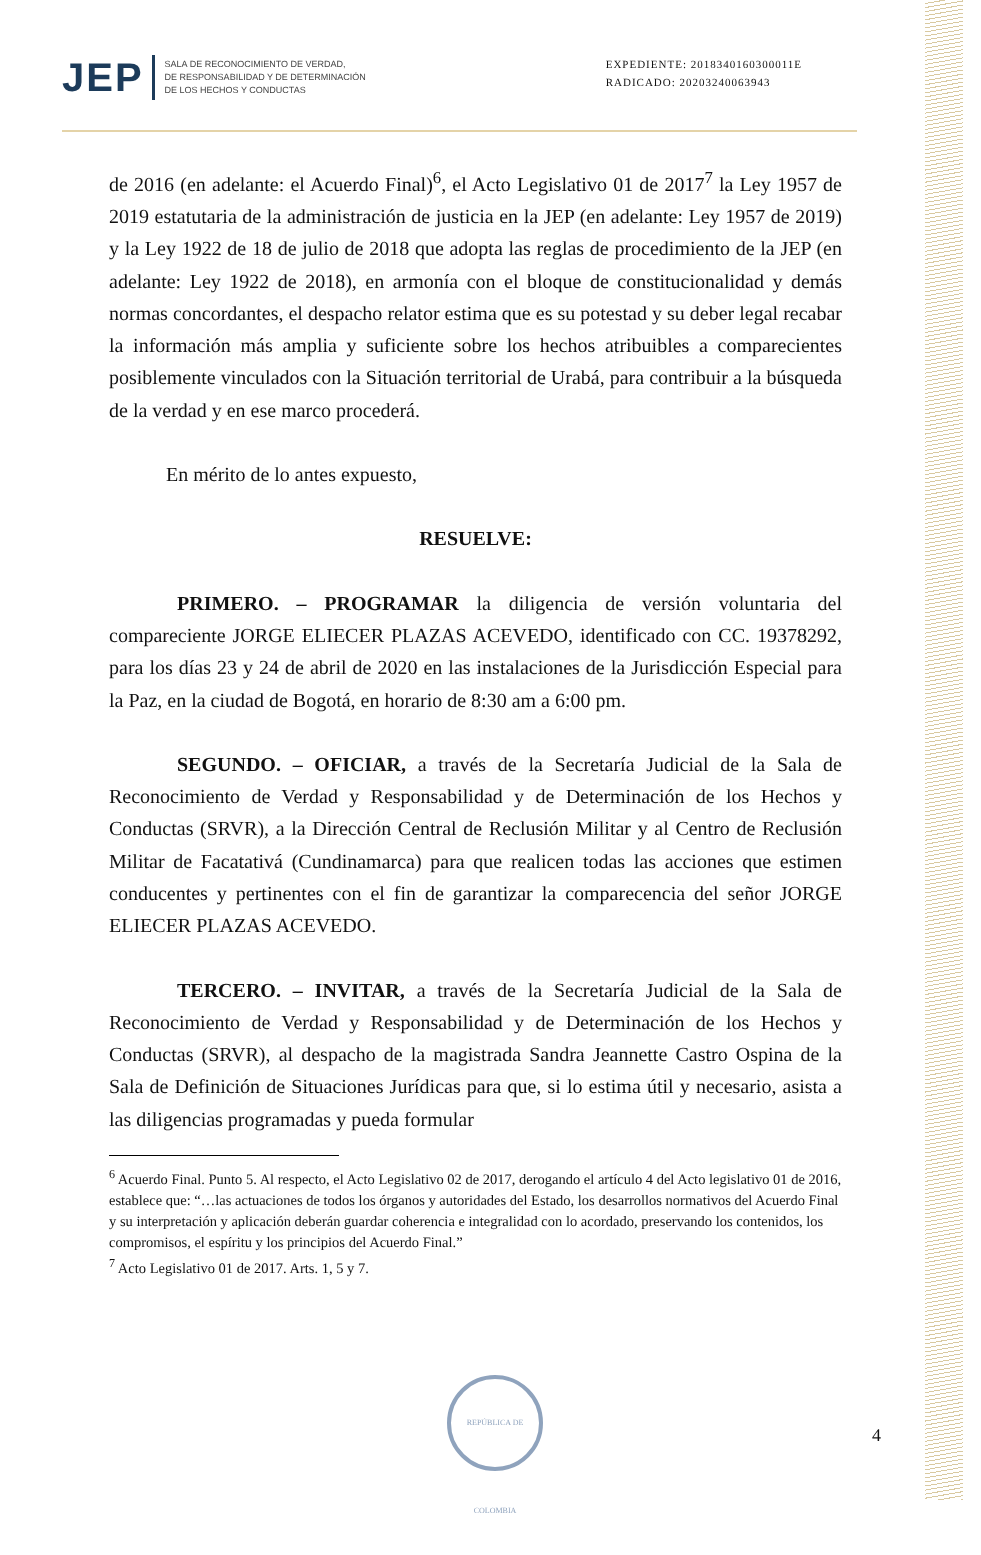JEP
SALA DE RECONOCIMIENTO DE VERDAD,
DE RESPONSABILIDAD Y DE DETERMINACIÓN
DE LOS HECHOS Y CONDUCTAS
EXPEDIENTE: 2018340160300011E
RADICADO: 20203240063943
de 2016 (en adelante: el Acuerdo Final)<sup>6</sup>, el Acto Legislativo 01 de 2017<sup>7</sup> la Ley 1957 de 2019 estatutaria de la administración de justicia en la JEP (en adelante: Ley 1957 de 2019) y la Ley 1922 de 18 de julio de 2018 que adopta las reglas de procedimiento de la JEP (en adelante: Ley 1922 de 2018), en armonía con el bloque de constitucionalidad y demás normas concordantes, el despacho relator estima que es su potestad y su deber legal recabar la información más amplia y suficiente sobre los hechos atribuibles a comparecientes posiblemente vinculados con la Situación territorial de Urabá, para contribuir a la búsqueda de la verdad y en ese marco procederá.
En mérito de lo antes expuesto,
RESUELVE:
PRIMERO. – PROGRAMAR la diligencia de versión voluntaria del compareciente JORGE ELIECER PLAZAS ACEVEDO, identificado con CC. 19378292, para los días 23 y 24 de abril de 2020 en las instalaciones de la Jurisdicción Especial para la Paz, en la ciudad de Bogotá, en horario de 8:30 am a 6:00 pm.
SEGUNDO. – OFICIAR, a través de la Secretaría Judicial de la Sala de Reconocimiento de Verdad y Responsabilidad y de Determinación de los Hechos y Conductas (SRVR), a la Dirección Central de Reclusión Militar y al Centro de Reclusión Militar de Facatativá (Cundinamarca) para que realicen todas las acciones que estimen conducentes y pertinentes con el fin de garantizar la comparecencia del señor JORGE ELIECER PLAZAS ACEVEDO.
TERCERO. – INVITAR, a través de la Secretaría Judicial de la Sala de Reconocimiento de Verdad y Responsabilidad y de Determinación de los Hechos y Conductas (SRVR), al despacho de la magistrada Sandra Jeannette Castro Ospina de la Sala de Definición de Situaciones Jurídicas para que, si lo estima útil y necesario, asista a las diligencias programadas y pueda formular
<sup>6</sup> Acuerdo Final. Punto 5. Al respecto, el Acto Legislativo 02 de 2017, derogando el artículo 4 del Acto legislativo 01 de 2016, establece que: “…las actuaciones de todos los órganos y autoridades del Estado, los desarrollos normativos del Acuerdo Final y su interpretación y aplicación deberán guardar coherencia e integralidad con lo acordado, preservando los contenidos, los compromisos, el espíritu y los principios del Acuerdo Final.”
<sup>7</sup> Acto Legislativo 01 de 2017. Arts. 1, 5 y 7.
REPÚBLICA DE COLOMBIA
4